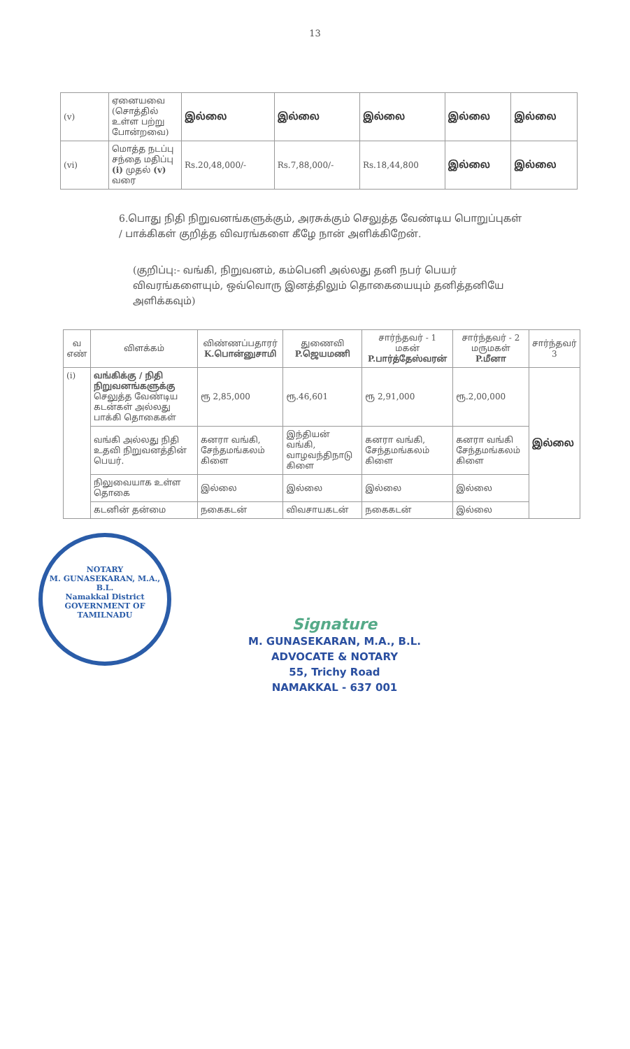13
| (v) | ஏனையவை (சொத்தில் உள்ள பற்று போன்றவை) | இல்லை | இல்லை | இல்லை | இல்லை | இல்லை |
| (vi) | மொத்த நடப்பு சந்தை மதிப்பு (i) முதல் (v) வரை | Rs.20,48,000/- | Rs.7,88,000/- | Rs.18,44,800 | இல்லை | இல்லை |
6.பொது நிதி நிறுவனங்களுக்கும், அரசுக்கும் செலுத்த வேண்டிய பொறுப்புகள் / பாக்கிகள் குறித்த விவரங்களை கீழே நான் அளிக்கிறேன்.
(குறிப்பு:- வங்கி, நிறுவனம், கம்பெனி அல்லது தனி நபர் பெயர் விவரங்களையும், ஒவ்வொரு இனத்திலும் தொகையையும் தனித்தனியே அளிக்கவும்)
| வ எண் | விளக்கம் | விண்ணப்பதாரர் K.பொன்னுசாமி | துணைவி P.ஜெயமணி | சார்ந்தவர் - 1 மகன் P.பார்த்தேஸ்வரன் | சார்ந்தவர் - 2 மருமகள் P.மீனா | சார்ந்தவர் 3 |
| --- | --- | --- | --- | --- | --- | --- |
| (i) | வங்கிக்கு / நிதி நிறுவனங்களுக்கு செலுத்த வேண்டிய கடன்கள் அல்லது பாக்கி தொகைகள் | ரூ 2,85,000 | ரூ.46,601 | ரூ 2,91,000 | ரூ.2,00,000 | இல்லை |
| | வங்கி அல்லது நிதி உதவி நிறுவனத்தின் பெயர். | கனரா வங்கி, சேந்தமங்கலம் கிளை | இந்தியன் வங்கி, வாழவந்திநாடு கிளை | கனரா வங்கி, சேந்தமங்கலம் கிளை | கனரா வங்கி சேந்தமங்கலம் கிளை | |
| | நிலுவையாக உள்ள தொகை | இல்லை | இல்லை | இல்லை | இல்லை | |
| | கடனின் தன்மை | நகைகடன் | விவசாயகடன் | நகைகடன் | இல்லை | |
NOTARY
M. GUNASEKARAN, M.A., B.L.
Namakkal District
GOVERNMENT OF TAMILNADU
Signature
M. GUNASEKARAN, M.A., B.L.
ADVOCATE & NOTARY
55, Trichy Road
NAMAKKAL - 637 001